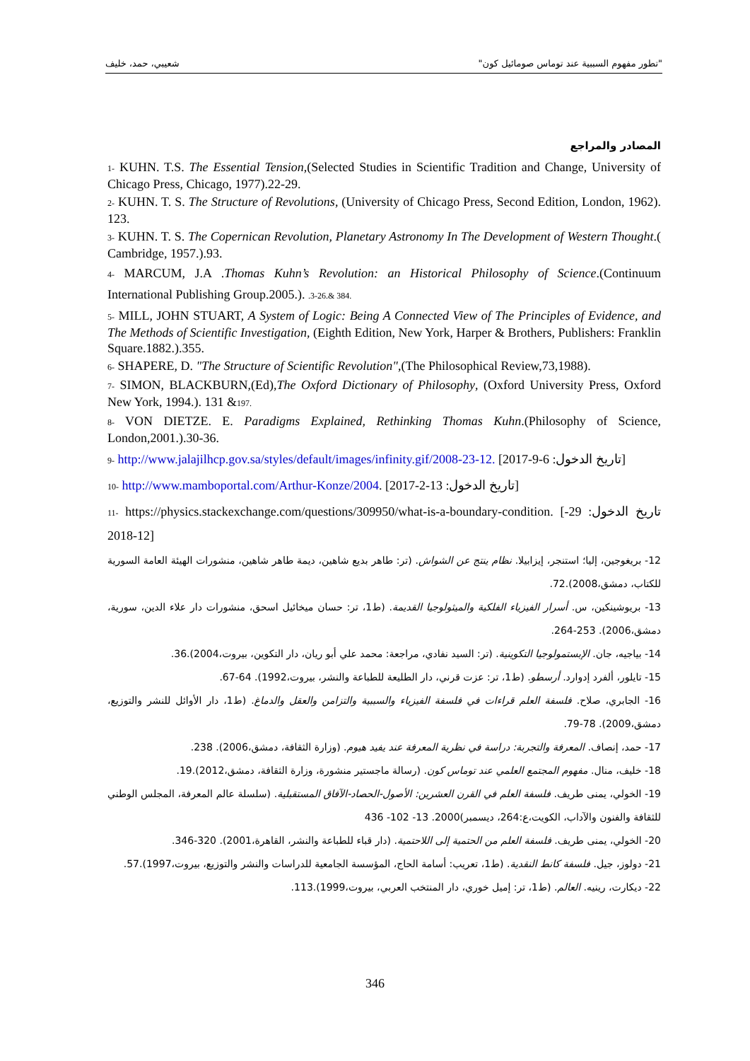"تطور مفهوم السببية عند توماس صومائيل كون" شعيبي، حمد، خليف
المصادر والمراجع
1- KUHN. T.S. The Essential Tension,(Selected Studies in Scientific Tradition and Change, University of Chicago Press, Chicago, 1977).22-29.
2- KUHN. T. S. The Structure of Revolutions, (University of Chicago Press, Second Edition, London, 1962). 123.
3- KUHN. T. S. The Copernican Revolution, Planetary Astronomy In The Development of Western Thought.( Cambridge, 1957.).93.
4- MARCUM, J.A .Thomas Kuhn’s Revolution: an Historical Philosophy of Science.(Continuum International Publishing Group.2005.). .3-26.& 384.
5- MILL, JOHN STUART, A System of Logic: Being A Connected View of The Principles of Evidence, and The Methods of Scientific Investigation, (Eighth Edition, New York, Harper & Brothers, Publishers: Franklin Square.1882.).355.
6- SHAPERE, D. "The Structure of Scientific Revolution",(The Philosophical Review,73,1988).
7- SIMON, BLACKBURN,(Ed),The Oxford Dictionary of Philosophy, (Oxford University Press, Oxford New York, 1994.). 131 &197.
8- VON DIETZE. E. Paradigms Explained, Rethinking Thomas Kuhn.(Philosophy of Science, London,2001.).30-36.
9- http://www.jalajilhcp.gov.sa/styles/default/images/infinity.gif/2008-23-12. [تاريخ الدخول: 6-9-2017]
10- http://www.mamboportal.com/Arthur-Konze/2004. [تاريخ الدخول: 13-2-2017]
11- https://physics.stackexchange.com/questions/309950/what-is-a-boundary-condition. [تاريخ الدخول: 29-12-2018]
12- بريغوجين، إليا؛ استنجر، إيزابيلا. نظام ينتج عن الشواش. (تر: طاهر بديع شاهين، ديمة طاهر شاهين، منشورات الهيئة العامة السورية للكتاب، دمشق،2008).72.
13- بريوشينكين، س. أسرار الفيزياء الفلكية والميثولوجيا القديمة. (ط1، تر: حسان ميخائيل اسحق، منشورات دار علاء الدين، سورية، دمشق،2006). 253-264.
14- بياجيه، جان. الإبستمولوجيا التكوينية. (تر: السيد نفادي، مراجعة: محمد علي أبو ريان، دار التكوين، بيروت،2004).36.
15- تايلور، ألفرد إدوارد. أرسطو. (ط1، تر: عزت قرني، دار الطليعة للطباعة والنشر، بيروت،1992). 64-67.
16- الجابري، صلاح. فلسفة العلم قراءات في فلسفة الفيزياء والسببية والتزامن والعقل والدماغ. (ط1، دار الأوائل للنشر والتوزيع، دمشق،2009). 78-79.
17- حمد، إنصاف. المعرفة والتجربة: دراسة في نظرية المعرفة عند يفيد هيوم. (وزارة الثقافة، دمشق،2006). 238.
18- خليف، منال. مفهوم المجتمع العلمي عند توماس كون. (رسالة ماجستير منشورة، وزارة الثقافة، دمشق،2012).19.
19- الخولي، يمنى طريف. فلسفة العلم في القرن العشرين: الأصول-الحصاد-الآفاق المستقبلية. (سلسلة عالم المعرفة، المجلس الوطني للثقافة والفنون والآداب، الكويت،ع:264، ديسمبر)2000. 13- 102- 436
20- الخولي، يمنى طريف. فلسفة العلم من الحتمية إلى اللاحتمية. (دار قباء للطباعة والنشر، القاهرة،2001). 320-346.
21- دولوز، جيل. فلسفة كانط النقدية. (ط1، تعريب: أسامة الحاج، المؤسسة الجامعية للدراسات والنشر والتوزيع، بيروت،1997).57.
22- ديكارت، رينيه. العالم. (ط1، تر: إميل خوري، دار المنتخب العربي، بيروت،1999).113.
346